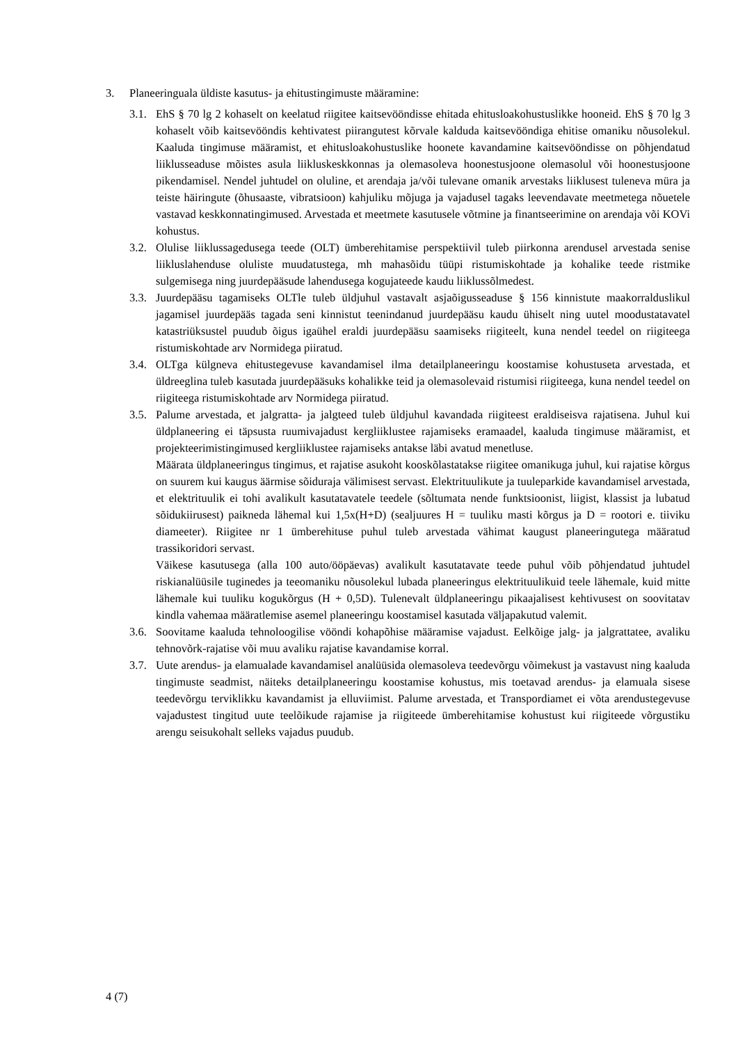3. Planeeringuala üldiste kasutus- ja ehitustingimuste määramine:
3.1.
EhS § 70 lg 2 kohaselt on keelatud riigitee kaitsevööndisse ehitada ehitusloakohustuslikke hooneid. EhS § 70 lg 3 kohaselt võib kaitsevööndis kehtivatest piirangutest kõrvale kalduda kaitsevööndiga ehitise omaniku nõusolekul. Kaaluda tingimuse määramist, et ehitusloakohustuslike hoonete kavandamine kaitsevööndisse on põhjendatud liiklusseaduse mõistes asula liikluskeskkonnas ja olemasoleva hoonestusjoone olemasolul või hoonestusjoone pikendamisel. Nendel juhtudel on oluline, et arendaja ja/või tulevane omanik arvestaks liiklusest tuleneva müra ja teiste häiringute (õhusaaste, vibratsioon) kahjuliku mõjuga ja vajadusel tagaks leevendavate meetmetega nõuetele vastavad keskkonnatingimused. Arvestada et meetmete kasutusele võtmine ja finantseerimine on arendaja või KOVi kohustus.
3.2.
Olulise liiklussagedusega teede (OLT) ümberehitamise perspektiivil tuleb piirkonna arendusel arvestada senise liikluslahenduse oluliste muudatustega, mh mahasõidu tüüpi ristumiskohtade ja kohalike teede ristmike sulgemisega ning juurdepääsude lahendusega kogujateede kaudu liiklussõlmedest.
3.3.
Juurdepääsu tagamiseks OLTle tuleb üldjuhul vastavalt asjaõigusseaduse § 156 kinnistute maakorralduslikul jagamisel juurdepääs tagada seni kinnistut teenindanud juurdepääsu kaudu ühiselt ning uutel moodustatavatel katastriüksustel puudub õigus igaühel eraldi juurdepääsu saamiseks riigiteelt, kuna nendel teedel on riigiteega ristumiskohtade arv Normidega piiratud.
3.4.
OLTga külgneva ehitustegevuse kavandamisel ilma detailplaneeringu koostamise kohustuseta arvestada, et üldreeglina tuleb kasutada juurdepääsuks kohalikke teid ja olemasolevaid ristumisi riigiteega, kuna nendel teedel on riigiteega ristumiskohtade arv Normidega piiratud.
3.5.
Palume arvestada, et jalgratta- ja jalgteed tuleb üldjuhul kavandada riigiteest eraldiseisva rajatisena. Juhul kui üldplaneering ei täpsusta ruumivajadust kergliiklustee rajamiseks eramaadel, kaaluda tingimuse määramist, et projekteerimistingimused kergliiklustee rajamiseks antakse läbi avatud menetluse.
Määrata üldplaneeringus tingimus, et rajatise asukoht kooskõlastatakse riigitee omanikuga juhul, kui rajatise kõrgus on suurem kui kaugus äärmise sõiduraja välimisest servast. Elektrituulikute ja tuuleparkide kavandamisel arvestada, et elektrituulik ei tohi avalikult kasutatavatele teedele (sõltumata nende funktsioonist, liigist, klassist ja lubatud sõidukiirusest) paikneda lähemal kui 1,5x(H+D) (sealjuures H = tuuliku masti kõrgus ja D = rootori e. tiiviku diameeter). Riigitee nr 1 ümberehituse puhul tuleb arvestada vähimat kaugust planeeringutega määratud trassikoridori servast.
Väikese kasutusega (alla 100 auto/ööpäevas) avalikult kasutatavate teede puhul võib põhjendatud juhtudel riskianalüüsile tuginedes ja teeomaniku nõusolekul lubada planeeringus elektrituulikuid teele lähemale, kuid mitte lähemale kui tuuliku kogukõrgus (H + 0,5D). Tulenevalt üldplaneeringu pikaajalisest kehtivusest on soovitatav kindla vahemaa määratlemise asemel planeeringu koostamisel kasutada väljapakutud valemit.
3.6.
Soovitame kaaluda tehnoloogilise vööndi kohapõhise määramise vajadust. Eelkõige jalg- ja jalgrattatee, avaliku tehnovõrk-rajatise või muu avaliku rajatise kavandamise korral.
3.7.
Uute arendus- ja elamualade kavandamisel analüüsida olemasoleva teedevõrgu võimekust ja vastavust ning kaaluda tingimuste seadmist, näiteks detailplaneeringu koostamise kohustus, mis toetavad arendus- ja elamuala sisese teedevõrgu terviklikku kavandamist ja elluviimist. Palume arvestada, et Transpordiamet ei võta arendustegevuse vajadustest tingitud uute teelõikude rajamise ja riigiteede ümberehitamise kohustust kui riigiteede võrgustiku arengu seisukohalt selleks vajadus puudub.
4 (7)